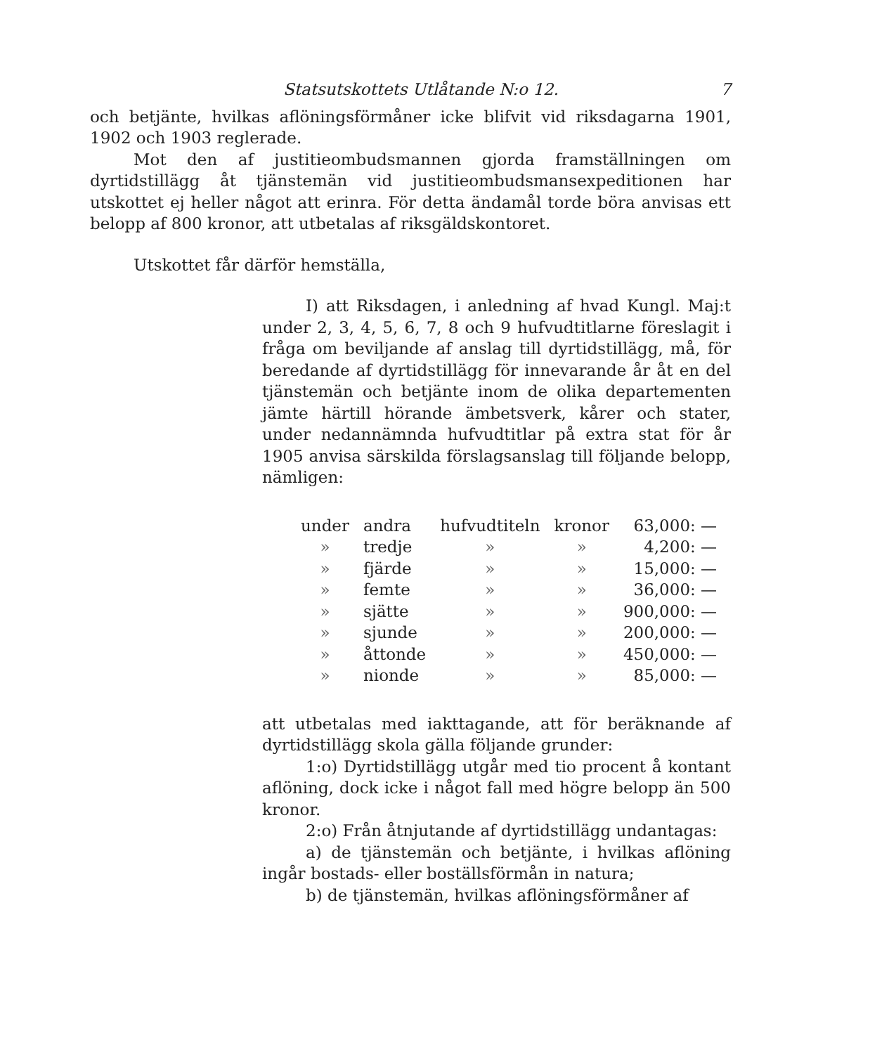Statsutskottets Utlåtande N:o 12. 7
och betjänte, hvilkas aflöningsförmåner icke blifvit vid riksdagarna 1901, 1902 och 1903 reglerade.
Mot den af justitieombudsmannen gjorda framställningen om dyrtidstillägg åt tjänstemän vid justitieombudsmansexpeditionen har utskottet ej heller något att erinra. För detta ändamål torde böra anvisas ett belopp af 800 kronor, att utbetalas af riksgäldskontoret.
Utskottet får därför hemställa,
I) att Riksdagen, i anledning af hvad Kungl. Maj:t under 2, 3, 4, 5, 6, 7, 8 och 9 hufvudtitlarne föreslagit i fråga om beviljande af anslag till dyrtidstillägg, må, för beredande af dyrtidstillägg för innevarande år åt en del tjänstemän och betjänte inom de olika departementen jämte härtill hörande ämbetsverk, kårer och stater, under nedannämnda hufvudtitlar på extra stat för år 1905 anvisa särskilda förslagsanslag till följande belopp, nämligen:
| under | andra | hufvudtiteln | kronor | 63,000: — |
| » | tredje | » | » | 4,200: — |
| » | fjärde | » | » | 15,000: — |
| » | femte | » | » | 36,000: — |
| » | sjätte | » | » | 900,000: — |
| » | sjunde | » | » | 200,000: — |
| » | åttonde | » | » | 450,000: — |
| » | nionde | » | » | 85,000: — |
att utbetalas med iakttagande, att för beräknande af dyrtidstillägg skola gälla följande grunder:
1:o) Dyrtidstillägg utgår med tio procent å kontant aflöning, dock icke i något fall med högre belopp än 500 kronor.
2:o) Från åtnjutande af dyrtidstillägg undantagas:
a) de tjänstemän och betjänte, i hvilkas aflöning ingår bostads- eller boställsförmån in natura;
b) de tjänstemän, hvilkas aflöningsförmåner af